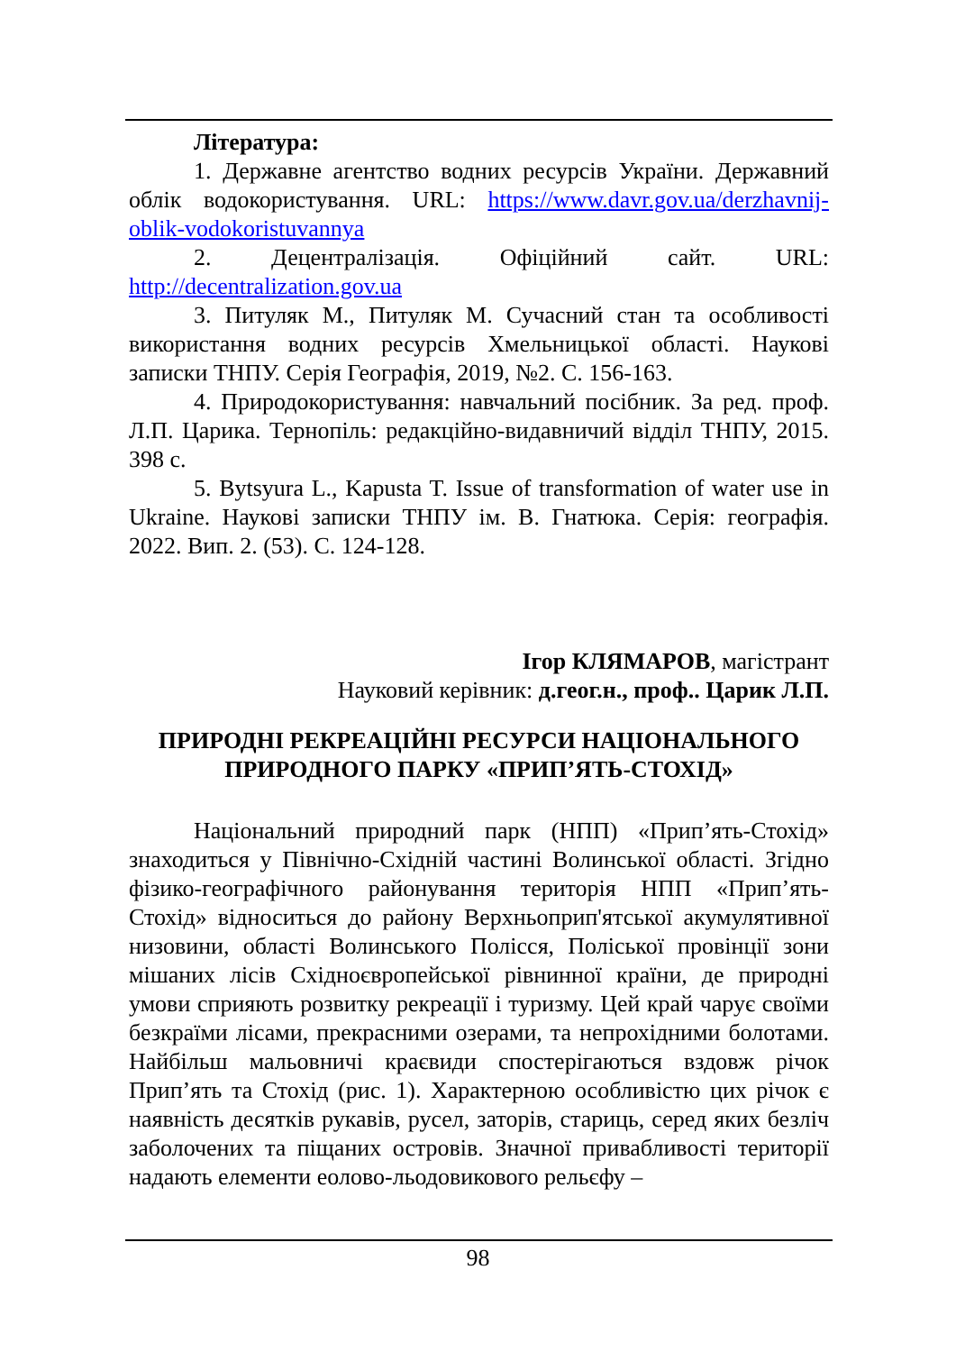Література:
1. Державне агентство водних ресурсів України. Державний облік водокористування. URL: https://www.davr.gov.ua/derzhavnij-oblik-vodokoristuvannya
2. Децентралізація. Офіційний сайт. URL: http://decentralization.gov.ua
3. Питуляк М., Питуляк М. Сучасний стан та особливості використання водних ресурсів Хмельницької області. Наукові записки ТНПУ. Серія Географія, 2019, №2. С. 156-163.
4. Природокористування: навчальний посібник. За ред. проф. Л.П. Царика. Тернопіль: редакційно-видавничий відділ ТНПУ, 2015. 398 с.
5. Bytsyura L., Kapusta T. Issue of transformation of water use in Ukraine. Наукові записки ТНПУ ім. В. Гнатюка. Серія: географія. 2022. Вип. 2. (53). С. 124-128.
Ігор КЛЯМАРОВ, магістрант
Науковий керівник: д.геог.н., проф.. Царик Л.П.
ПРИРОДНІ РЕКРЕАЦІЙНІ РЕСУРСИ НАЦІОНАЛЬНОГО ПРИРОДНОГО ПАРКУ «ПРИП’ЯТЬ-СТОХІД»
Національний природний парк (НПП) «Прип’ять-Стохід» знаходиться у Північно-Східній частині Волинської області. Згідно фізико-географічного районування територія НПП «Прип’ять-Стохід» відноситься до району Верхньоприп'ятської акумулятивної низовини, області Волинського Полісся, Поліської провінції зони мішаних лісів Східноєвропейської рівнинної країни, де природні умови сприяють розвитку рекреації і туризму. Цей край чарує своїми безкраїми лісами, прекрасними озерами, та непрохідними болотами. Найбільш мальовничі краєвиди спостерігаються вздовж річок Прип’ять та Стохід (рис. 1). Характерною особливістю цих річок є наявність десятків рукавів, русел, заторів, стариць, серед яких безліч заболочених та піщаних островів. Значної привабливості території надають елементи еолово-льодовикового рельєфу –
98